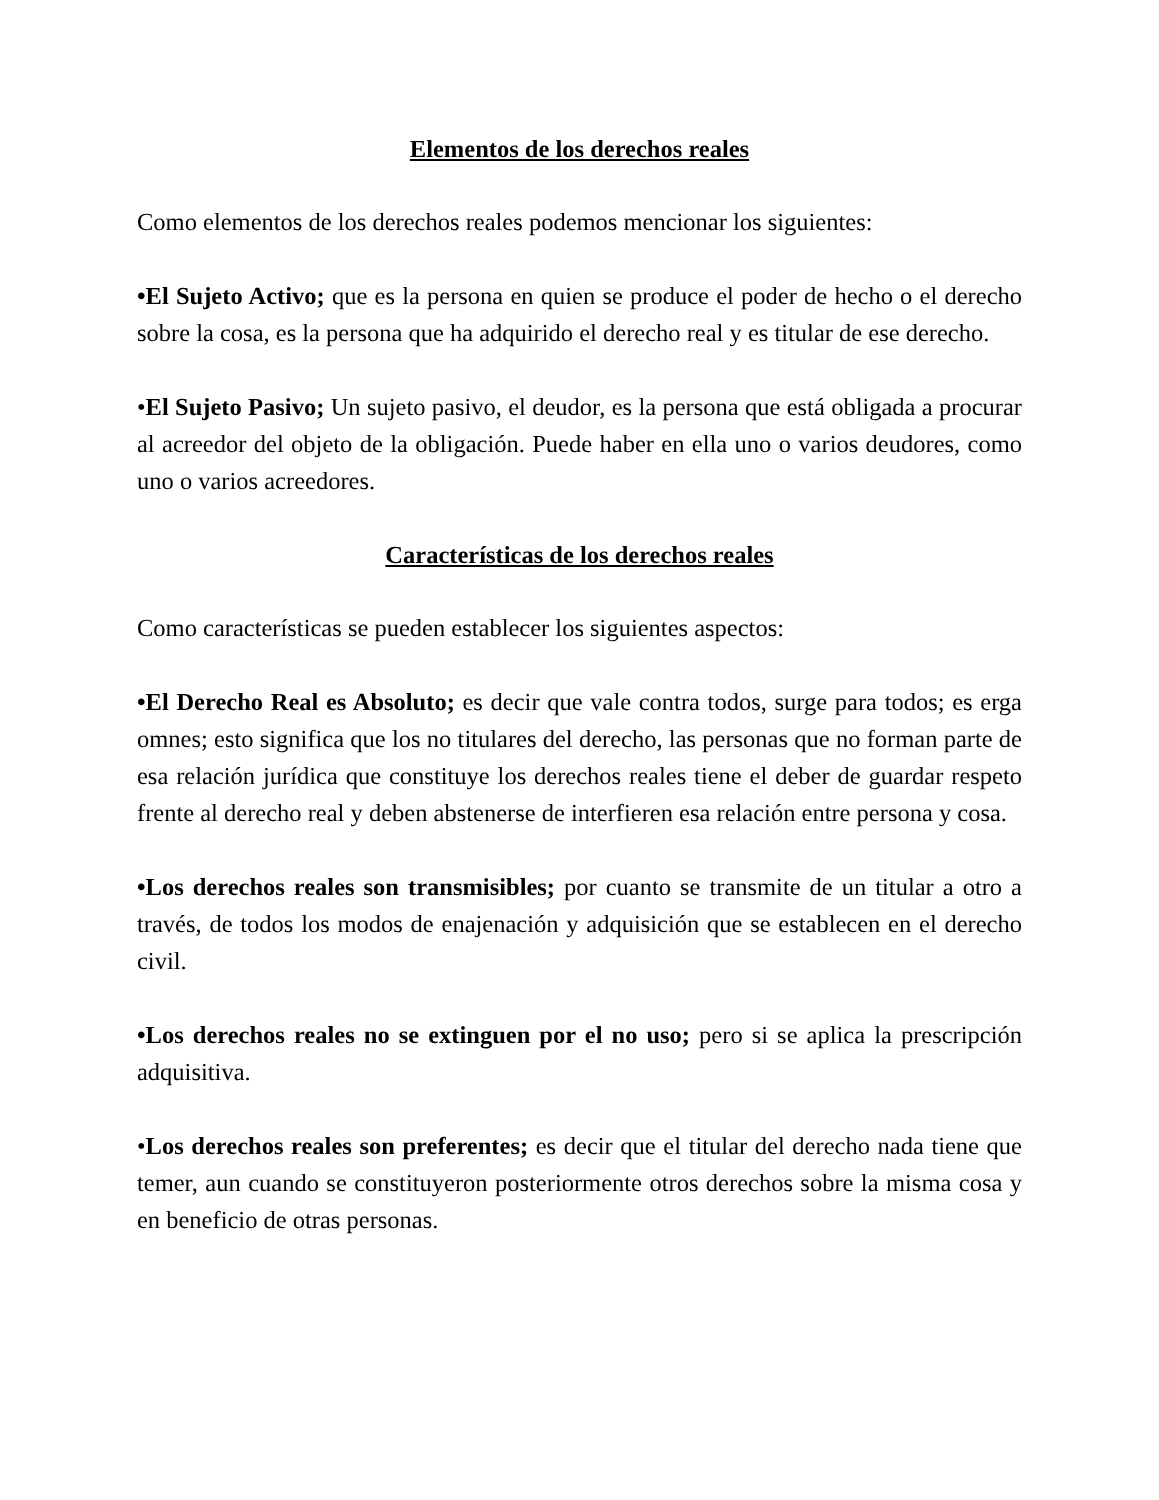Elementos de los derechos reales
Como elementos de los derechos reales podemos mencionar los siguientes:
•El Sujeto Activo; que es la persona en quien se produce el poder de hecho o el derecho sobre la cosa, es la persona que ha adquirido el derecho real y es titular de ese derecho.
•El Sujeto Pasivo; Un sujeto pasivo, el deudor, es la persona que está obligada a procurar al acreedor del objeto de la obligación. Puede haber en ella uno o varios deudores, como uno o varios acreedores.
Características de los derechos reales
Como características se pueden establecer los siguientes aspectos:
•El Derecho Real es Absoluto; es decir que vale contra todos, surge para todos; es erga omnes; esto significa que los no titulares del derecho, las personas que no forman parte de esa relación jurídica que constituye los derechos reales tiene el deber de guardar respeto frente al derecho real y deben abstenerse de interfieren esa relación entre persona y cosa.
•Los derechos reales son transmisibles; por cuanto se transmite de un titular a otro a través, de todos los modos de enajenación y adquisición que se establecen en el derecho civil.
•Los derechos reales no se extinguen por el no uso; pero si se aplica la prescripción adquisitiva.
•Los derechos reales son preferentes; es decir que el titular del derecho nada tiene que temer, aun cuando se constituyeron posteriormente otros derechos sobre la misma cosa y en beneficio de otras personas.